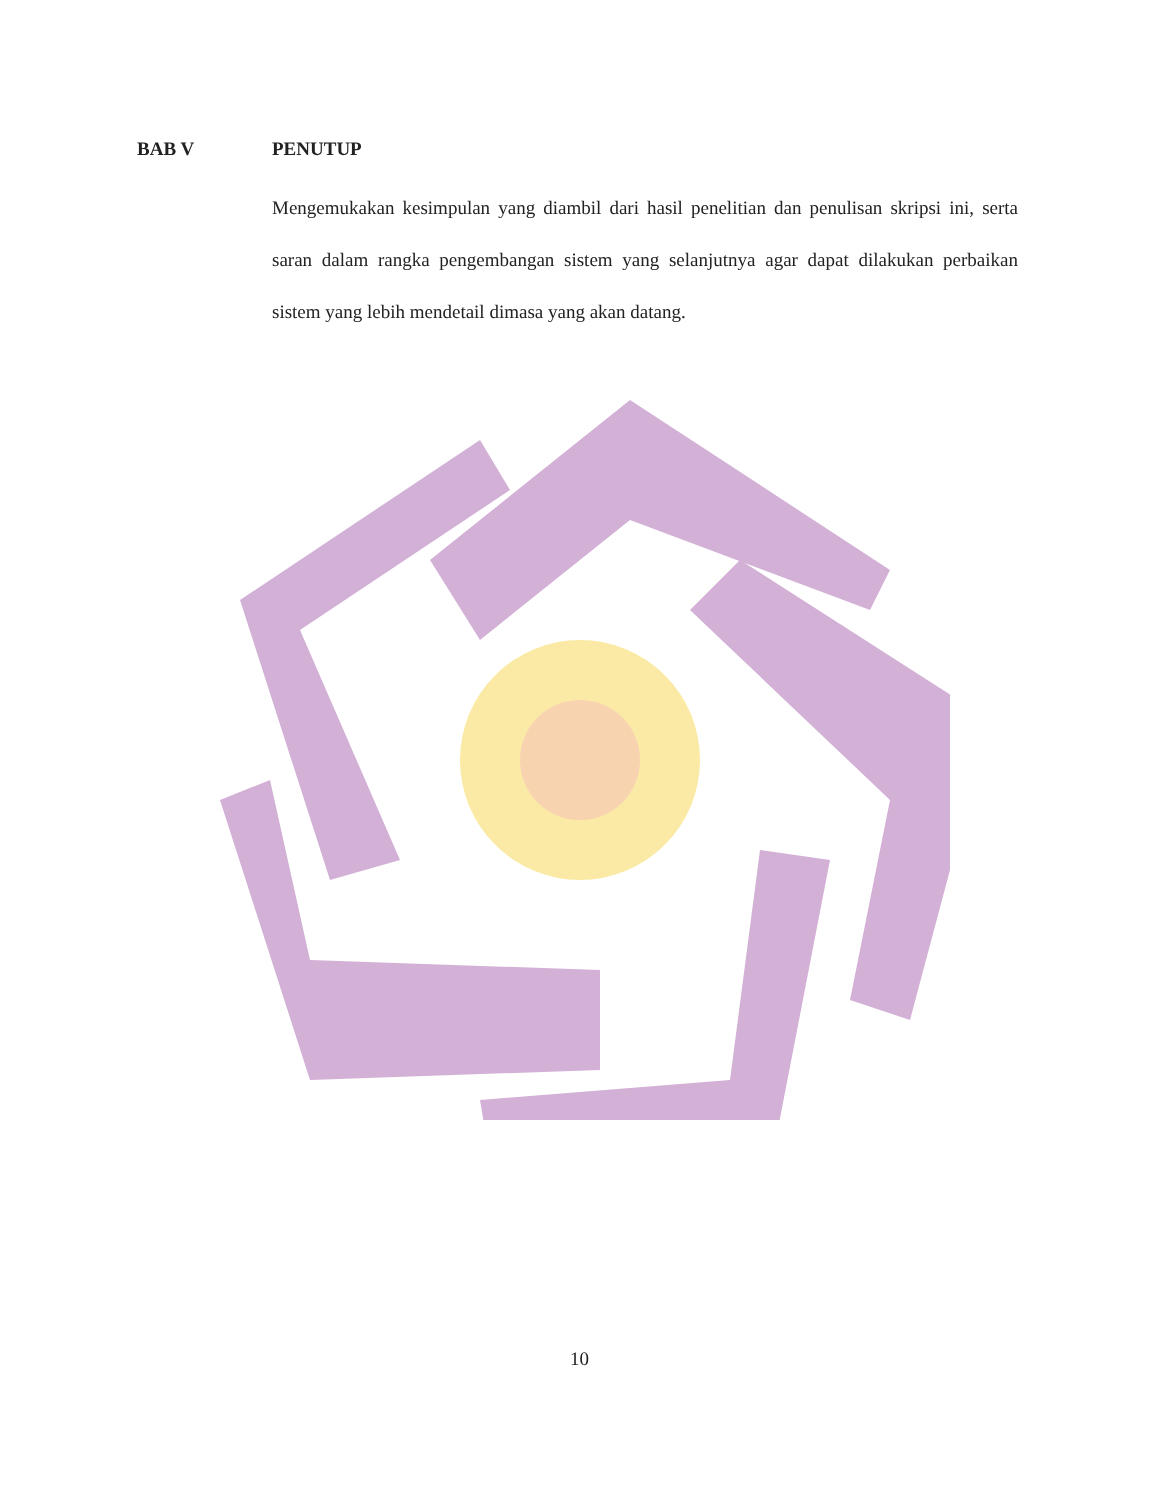BAB V PENUTUP
Mengemukakan kesimpulan yang diambil dari hasil penelitian dan penulisan skripsi ini, serta saran dalam rangka pengembangan sistem yang selanjutnya agar dapat dilakukan perbaikan sistem yang lebih mendetail dimasa yang akan datang.
10